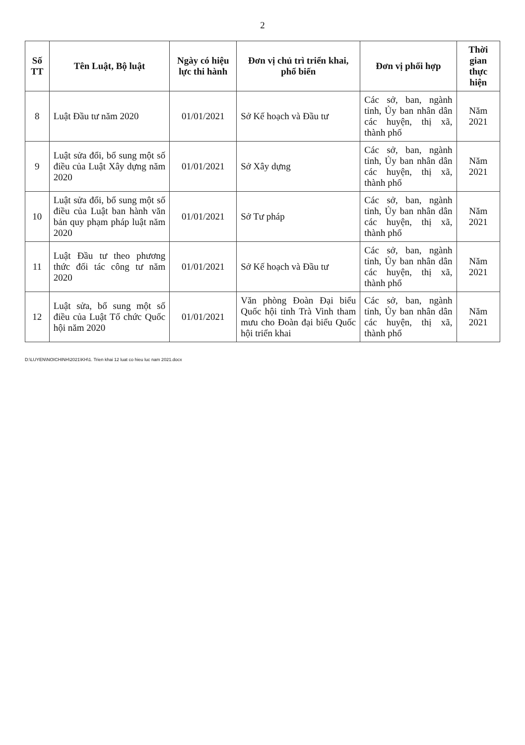2
| Số TT | Tên Luật, Bộ luật | Ngày có hiệu lực thi hành | Đơn vị chủ trì triển khai, phổ biến | Đơn vị phối hợp | Thời gian thực hiện |
| --- | --- | --- | --- | --- | --- |
| 8 | Luật Đầu tư năm 2020 | 01/01/2021 | Sở Kế hoạch và Đầu tư | Các sở, ban, ngành tỉnh, Ủy ban nhân dân các huyện, thị xã, thành phố | Năm 2021 |
| 9 | Luật sửa đổi, bổ sung một số điều của Luật Xây dựng năm 2020 | 01/01/2021 | Sở Xây dựng | Các sở, ban, ngành tỉnh, Ủy ban nhân dân các huyện, thị xã, thành phố | Năm 2021 |
| 10 | Luật sửa đổi, bổ sung một số điều của Luật ban hành văn bản quy phạm pháp luật năm 2020 | 01/01/2021 | Sở Tư pháp | Các sở, ban, ngành tỉnh, Ủy ban nhân dân các huyện, thị xã, thành phố | Năm 2021 |
| 11 | Luật Đầu tư theo phương thức đối tác công tư năm 2020 | 01/01/2021 | Sở Kế hoạch và Đầu tư | Các sở, ban, ngành tỉnh, Ủy ban nhân dân các huyện, thị xã, thành phố | Năm 2021 |
| 12 | Luật sửa, bổ sung một số điều của Luật Tổ chức Quốc hội năm 2020 | 01/01/2021 | Văn phòng Đoàn Đại biểu Quốc hội tỉnh Trà Vinh tham mưu cho Đoàn đại biểu Quốc hội triển khai | Các sở, ban, ngành tỉnh, Ủy ban nhân dân các huyện, thị xã, thành phố | Năm 2021 |
D:\LUYEN\NOICHINH\2021\KH\1. Trien khai 12 luat co hieu luc nam 2021.docx